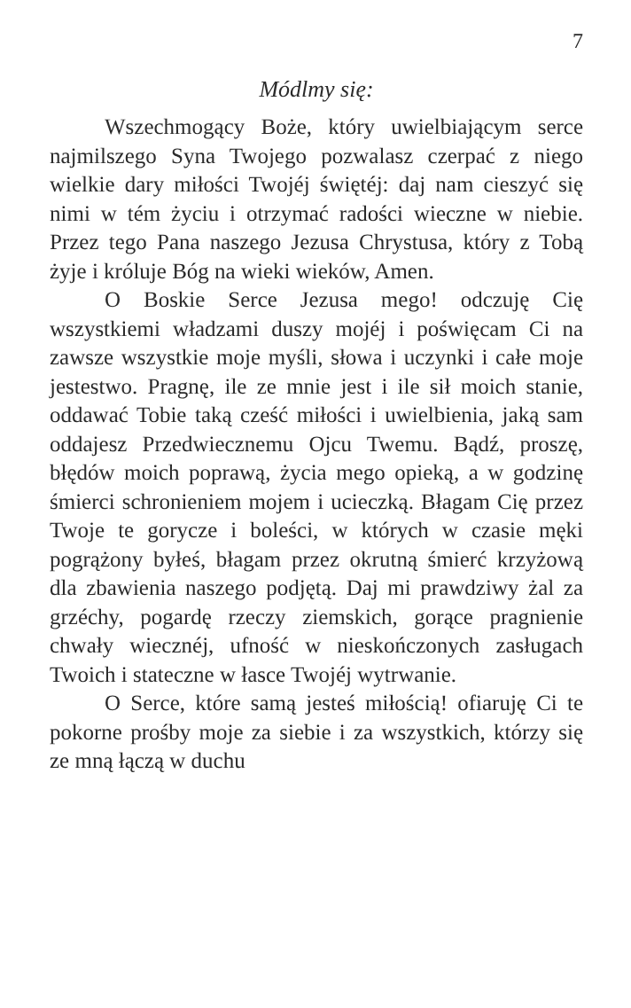7
Módlmy się:
Wszechmogący Boże, który uwielbiającym serce najmilszego Syna Twojego pozwalasz czerpać z niego wielkie dary miłości Twojéj świętéj: daj nam cieszyć się nimi w tém życiu i otrzymać radości wieczne w niebie. Przez tego Pana naszego Jezusa Chrystusa, który z Tobą żyje i króluje Bóg na wieki wieków, Amen.
O Boskie Serce Jezusa mego! odczuję Cię wszystkiemi władzami duszy mojéj i poświęcam Ci na zawsze wszystkie moje myśli, słowa i uczynki i całe moje jestestwo. Pragnę, ile ze mnie jest i ile sił moich stanie, oddawać Tobie taką cześć miłości i uwielbienia, jaką sam oddajesz Przedwiecznemu Ojcu Twemu. Bądź, proszę, błędów moich poprawą, życia mego opieką, a w godzinę śmierci schronieniem mojem i ucieczką. Błagam Cię przez Twoje te gorycze i boleści, w których w czasie męki pogrążony byłeś, błagam przez okrutną śmierć krzyżową dla zbawienia naszego podjętą. Daj mi prawdziwy żal za grzéchy, pogardę rzeczy ziemskich, gorące pragnienie chwały wiecznéj, ufność w nieskończonych zasługach Twoich i stateczne w łasce Twojéj wytrwanie.
O Serce, które samą jesteś miłością! ofiaruję Ci te pokorne prośby moje za siebie i za wszystkich, którzy się ze mną łączą w duchu